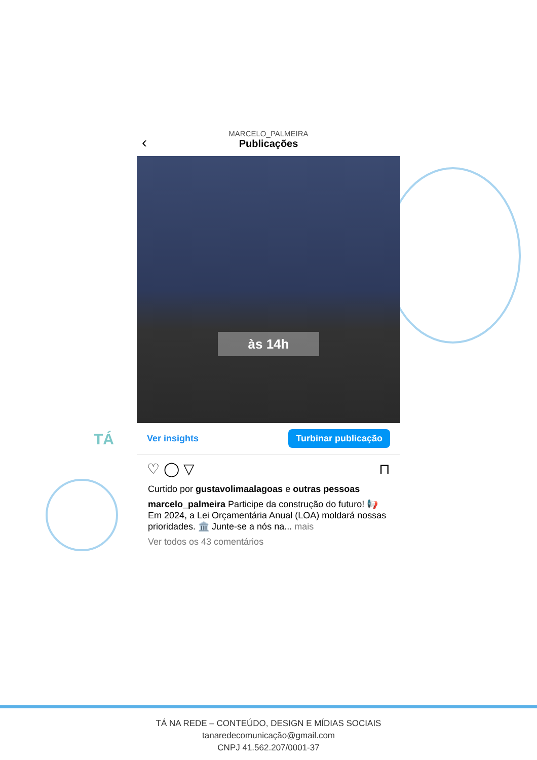‹
MARCELO_PALMEIRA
Publicações
às 14h
Ver insights Turbinar publicação
♡ ◯ ▽ ⊓
Curtido por gustavolimaalagoas e outras pessoas
marcelo_palmeira Participe da construção do futuro! 📢 Em 2024, a Lei Orçamentária Anual (LOA) moldará nossas prioridades. 🏛️ Junte-se a nós na... mais
Ver todos os 43 comentários
TÁ
TÁ NA REDE – CONTEÚDO, DESIGN E MÍDIAS SOCIAIS
tanaredecomunicação@gmail.com
CNPJ 41.562.207/0001-37